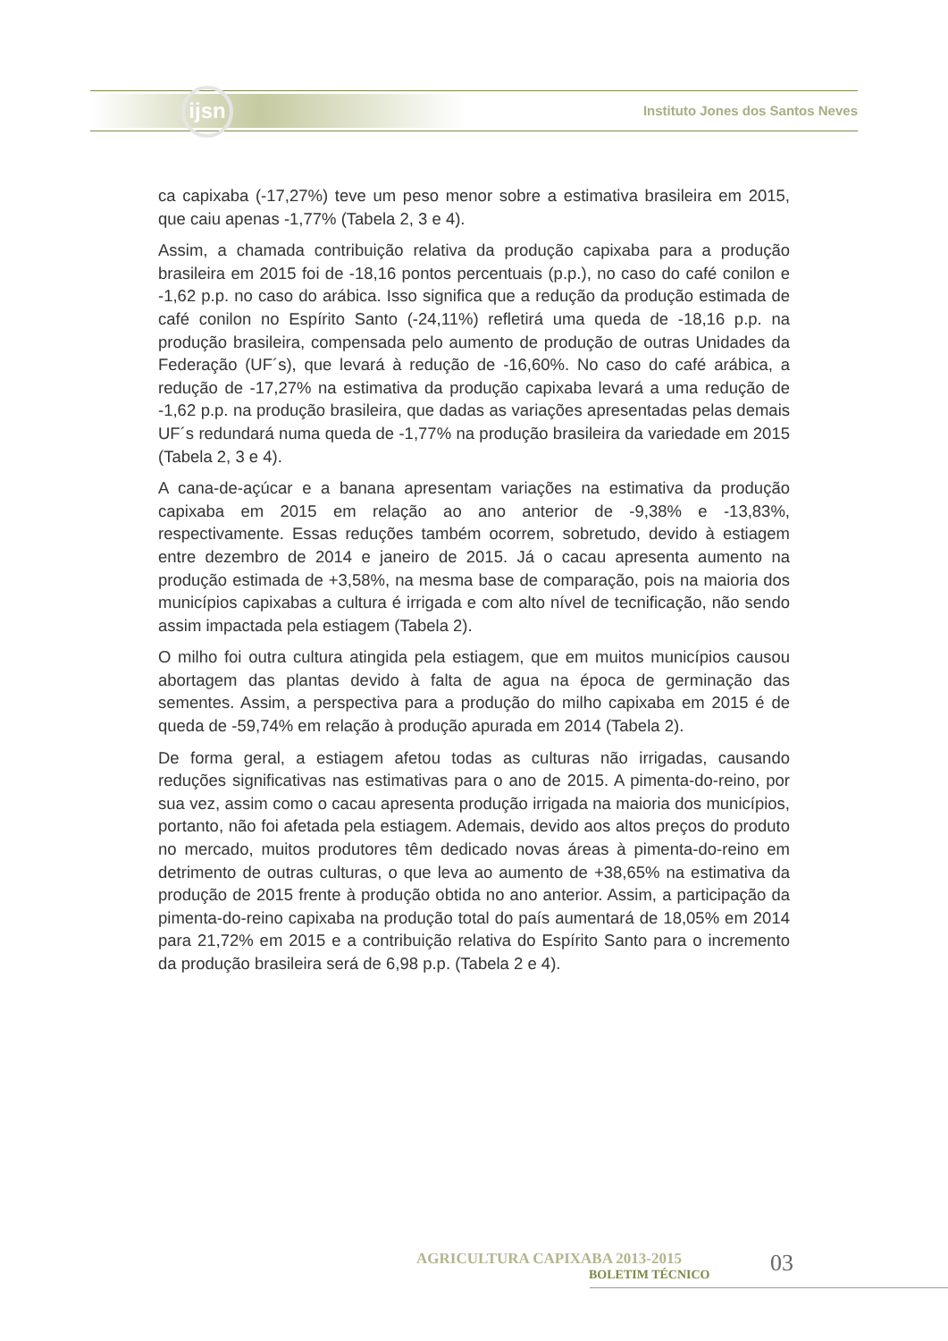ijsn
Instituto Jones dos Santos Neves
ca capixaba (-17,27%) teve um peso menor sobre a estimativa brasileira em 2015, que caiu apenas -1,77% (Tabela 2, 3 e 4).
Assim, a chamada contribuição relativa da produção capixaba para a produção brasileira em 2015 foi de -18,16 pontos percentuais (p.p.), no caso do café conilon e -1,62 p.p. no caso do arábica. Isso significa que a redução da produção estimada de café conilon no Espírito Santo (-24,11%) refletirá uma queda de -18,16 p.p. na produção brasileira, compensada pelo aumento de produção de outras Unidades da Federação (UF´s), que levará à redução de -16,60%. No caso do café arábica, a redução de -17,27% na estimativa da produção capixaba levará a uma redução de -1,62 p.p. na produção brasileira, que dadas as variações apresentadas pelas demais UF´s redundará numa queda de -1,77% na produção brasileira da variedade em 2015 (Tabela 2, 3 e 4).
A cana-de-açúcar e a banana apresentam variações na estimativa da produção capixaba em 2015 em relação ao ano anterior de -9,38% e -13,83%, respectivamente. Essas reduções também ocorrem, sobretudo, devido à estiagem entre dezembro de 2014 e janeiro de 2015. Já o cacau apresenta aumento na produção estimada de +3,58%, na mesma base de comparação, pois na maioria dos municípios capixabas a cultura é irrigada e com alto nível de tecnificação, não sendo assim impactada pela estiagem (Tabela 2).
O milho foi outra cultura atingida pela estiagem, que em muitos municípios causou abortagem das plantas devido à falta de agua na época de germinação das sementes. Assim, a perspectiva para a produção do milho capixaba em 2015 é de queda de -59,74% em relação à produção apurada em 2014 (Tabela 2).
De forma geral, a estiagem afetou todas as culturas não irrigadas, causando reduções significativas nas estimativas para o ano de 2015. A pimenta-do-reino, por sua vez, assim como o cacau apresenta produção irrigada na maioria dos municípios, portanto, não foi afetada pela estiagem. Ademais, devido aos altos preços do produto no mercado, muitos produtores têm dedicado novas áreas à pimenta-do-reino em detrimento de outras culturas, o que leva ao aumento de +38,65% na estimativa da produção de 2015 frente à produção obtida no ano anterior. Assim, a participação da pimenta-do-reino capixaba na produção total do país aumentará de 18,05% em 2014 para 21,72% em 2015 e a contribuição relativa do Espírito Santo para o incremento da produção brasileira será de 6,98 p.p. (Tabela 2 e 4).
AGRICULTURA CAPIXABA 2013-2015
BOLETIM TÉCNICO
03